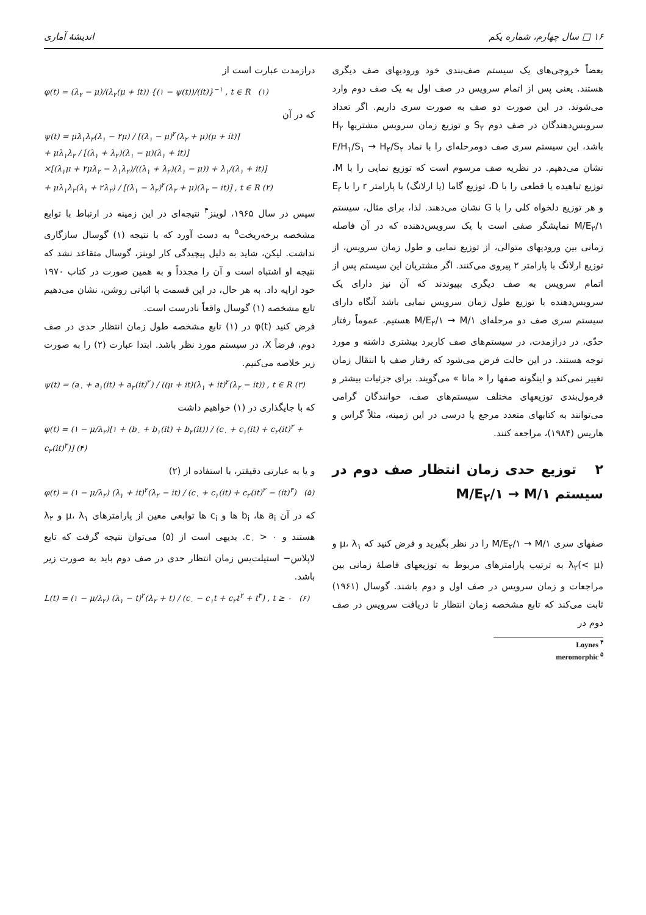۱۶ □ سال چهارم، شماره یکم اندیشهٔ آماری
بعضاً خروجی‌های یک سیستم صف‌بندی خود ورودیهای صف دیگری هستند. یعنی پس از اتمام سرویس در صف اول به یک صف دوم وارد می‌شوند. در این صورت دو صف به صورت سری داریم. اگر تعداد سرویس‌دهندگان در صف دوم S<sub>۲</sub> و توزیع زمان سرویس مشتریها H<sub>۲</sub> باشد، این سیستم سری صف دومرحله‌ای را با نماد F/H<sub>۱</sub>/S<sub>۱</sub> → H<sub>۲</sub>/S<sub>۲</sub> نشان می‌دهیم. در نظریه صف مرسوم است که توزیع نمایی را با M، توزیع تباهیده یا قطعی را با D، توزیع گاما (یا ارلانگ) با پارامتر r را با E<sub>r</sub> و هر توزیع دلخواه کلی را با G نشان می‌دهند. لذا، برای مثال، سیستم M/E<sub>۲</sub>/۱ نمایشگر صفی است با یک سرویس‌دهنده که در آن فاصله زمانی بین ورودیهای متوالی، از توزیع نمایی و طول زمان سرویس، از توزیع ارلانگ با پارامتر ۲ پیروی می‌کنند. اگر مشتریان این سیستم پس از اتمام سرویس به صف دیگری بپیوندند که آن نیز دارای یک سرویس‌دهنده با توزیع طول زمان سرویس نمایی باشد آنگاه دارای سیستم سری صف دو مرحله‌ای M/E<sub>۲</sub>/۱ → M/۱ هستیم. عموماً رفتار حدّی، در درازمدت، در سیستم‌های صف کاربرد بیشتری داشته و مورد توجه هستند. در این حالت فرض می‌شود که رفتار صف با انتقال زمان تغییر نمی‌کند و اینگونه صفها را « مانا » می‌گویند. برای جزئیات بیشتر و فرمول‌بندی توزیعهای مختلف سیستم‌های صف، خوانندگان گرامی می‌توانند به کتابهای متعدد مرجع یا درسی در این زمینه، مثلاً گراس و هاریس (۱۹۸۴)، مراجعه کنند.
۲ توزیع حدی زمان انتظار صف دوم در سیستم M/E<sub>۲</sub>/۱ → M/۱
صفهای سری M/E<sub>۲</sub>/۱ → M/۱ را در نظر بگیرید و فرض کنید که μ، λ<sub>۱</sub> و λ<sub>۲</sub>(< μ) به ترتیب پارامترهای مربوط به توزیعهای فاصلهٔ زمانی بین مراجعات و زمان سرویس در صف اول و دوم باشند. گوسال (۱۹۶۱) ثابت می‌کند که تابع مشخصه زمان انتظار تا دریافت سرویس در صف دوم در
Loynes <sup>۴</sup>
meromorphic <sup>۵</sup>
درازمدت عبارت است از
φ(t) = (λ<sub>۲</sub> − μ)/(λ<sub>۲</sub>(μ + it)) {(۱ − ψ(t))/(it)}<sup>−۱</sup> , t ∈ R (۱)
که در آن
ψ(t) = μλ<sub>۱</sub>λ<sub>۲</sub>(λ<sub>۱</sub> − ۲μ) / [(λ<sub>۱</sub> − μ)<sup>۲</sup>(λ<sub>۲</sub> + μ)(μ + it)]
+ μλ<sub>۱</sub>λ<sub>۲</sub> / [(λ<sub>۱</sub> + λ<sub>۲</sub>)(λ<sub>۱</sub> − μ)(λ<sub>۱</sub> + it)]
×[(λ<sub>۱</sub>μ + ۲μλ<sub>۲</sub> − λ<sub>۱</sub>λ<sub>۲</sub>)/((λ<sub>۱</sub> + λ<sub>۲</sub>)(λ<sub>۱</sub> − μ)) + λ<sub>۱</sub>/(λ<sub>۱</sub> + it)]
+ μλ<sub>۱</sub>λ<sub>۲</sub>(λ<sub>۱</sub> + ۲λ<sub>۲</sub>) / [(λ<sub>۱</sub> − λ<sub>۲</sub>)<sup>۲</sup>(λ<sub>۲</sub> + μ)(λ<sub>۲</sub> − it)] , t ∈ R (۲)
سپس در سال ۱۹۶۵، لوینز<sup>۴</sup> نتیجه‌ای در این زمینه در ارتباط با توابع مشخصه برخه‌ریخت<sup>۵</sup> به دست آورد که با نتیجه (۱) گوسال سازگاری نداشت. لیکن، شاید به دلیل پیچیدگی کار لوینز، گوسال متقاعد نشد که نتیجه او اشتباه است و آن را مجدداً و به همین صورت در کتاب ۱۹۷۰ خود ارایه داد. به هر حال، در این قسمت با اثباتی روشن، نشان می‌دهیم تابع مشخصه (۱) گوسال واقعاً نادرست است.
فرض کنید φ(t) در (۱) تابع مشخصه طول زمان انتظار حدی در صف دوم، فرضاً X، در سیستم مورد نظر باشد. ابتدا عبارت (۲) را به صورت زیر خلاصه می‌کنیم.
ψ(t) = (a<sub>۰</sub> + a<sub>۱</sub>(it) + a<sub>۲</sub>(it)<sup>۲</sup>) / ((μ + it)(λ<sub>۱</sub> + it)<sup>۲</sup>(λ<sub>۲</sub> − it)) , t ∈ R (۳)
که با جایگذاری در (۱) خواهیم داشت
φ(t) = (۱ − μ/λ<sub>۲</sub>)[۱ + (b<sub>۰</sub> + b<sub>۱</sub>(it) + b<sub>۲</sub>(it)) / (c<sub>۰</sub> + c<sub>۱</sub>(it) + c<sub>۲</sub>(it)<sup>۲</sup> + c<sub>۳</sub>(it)<sup>۳</sup>)] (۴)
و یا به عبارتی دقیقتر، با استفاده از (۲)
φ(t) = (۱ − μ/λ<sub>۲</sub>) (λ<sub>۱</sub> + it)<sup>۲</sup>(λ<sub>۲</sub> − it) / (c<sub>۰</sub> + c<sub>۱</sub>(it) + c<sub>۲</sub>(it)<sup>۲</sup> − (it)<sup>۳</sup>) (۵)
که در آن a<sub>i</sub> ها، b<sub>i</sub> ها و c<sub>i</sub> ها توابعی معین از پارامترهای μ، λ<sub>۱</sub> و λ<sub>۲</sub> هستند و c<sub>۰</sub> > ۰. بدیهی است از (۵) می‌توان نتیجه گرفت که تابع لاپلاس− استیلت‌یس زمان انتظار حدی در صف دوم باید به صورت زیر باشد.
L(t) = (۱ − μ/λ<sub>۲</sub>) (λ<sub>۱</sub> − t)<sup>۲</sup>(λ<sub>۲</sub> + t) / (c<sub>۰</sub> − c<sub>۱</sub>t + c<sub>۲</sub>t<sup>۲</sup> + t<sup>۳</sup>) , t ≥ ۰ (۶)